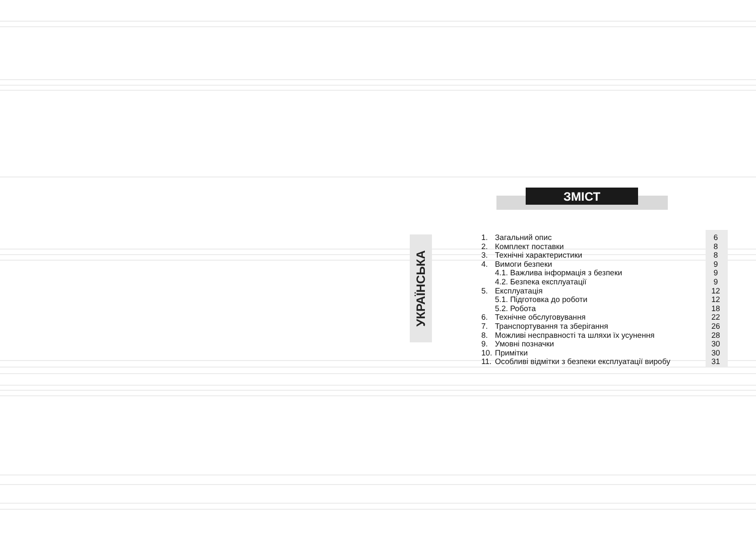УКРАЇНСЬКА
ЗМІСТ
1. Загальний опис 6
2. Комплект поставки 8
3. Технічні характеристики 8
4. Вимоги безпеки 9
4.1. Важлива інформація з безпеки 9
4.2. Безпека експлуатації 9
5. Експлуатація 12
5.1. Підготовка до роботи 12
5.2. Робота 18
6. Технічне обслуговування 22
7. Транспортування та зберігання 26
8. Можливі несправності та шляхи їх усунення 28
9. Умовні позначки 30
10. Примітки 30
11. Особливі відмітки з безпеки експлуатації виробу 31